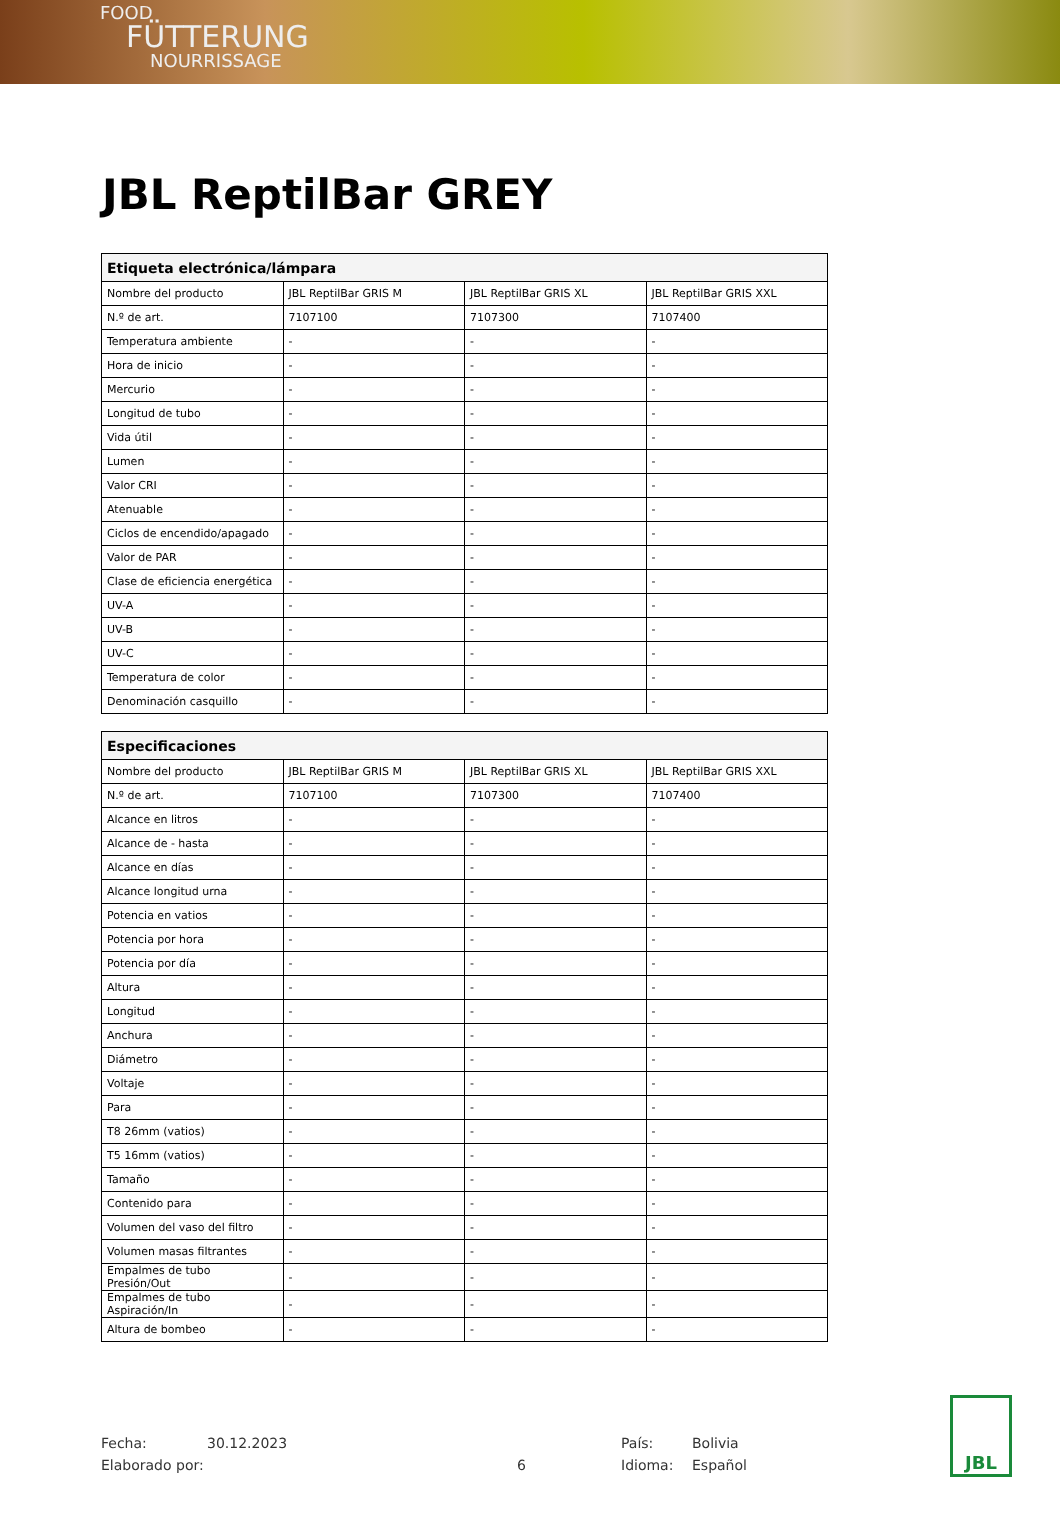FOOD
FÜTTERUNG
NOURRISSAGE
JBL ReptilBar GREY
| Etiqueta electrónica/lámpara | | | |
| --- | --- | --- | --- |
| Nombre del producto | JBL ReptilBar GRIS M | JBL ReptilBar GRIS XL | JBL ReptilBar GRIS XXL |
| N.º de art. | 7107100 | 7107300 | 7107400 |
| Temperatura ambiente | - | - | - |
| Hora de inicio | - | - | - |
| Mercurio | - | - | - |
| Longitud de tubo | - | - | - |
| Vida útil | - | - | - |
| Lumen | - | - | - |
| Valor CRI | - | - | - |
| Atenuable | - | - | - |
| Ciclos de encendido/apagado | - | - | - |
| Valor de PAR | - | - | - |
| Clase de eficiencia energética | - | - | - |
| UV-A | - | - | - |
| UV-B | - | - | - |
| UV-C | - | - | - |
| Temperatura de color | - | - | - |
| Denominación casquillo | - | - | - |
| Especificaciones | | | |
| --- | --- | --- | --- |
| Nombre del producto | JBL ReptilBar GRIS M | JBL ReptilBar GRIS XL | JBL ReptilBar GRIS XXL |
| N.º de art. | 7107100 | 7107300 | 7107400 |
| Alcance en litros | - | - | - |
| Alcance de - hasta | - | - | - |
| Alcance en días | - | - | - |
| Alcance longitud urna | - | - | - |
| Potencia en vatios | - | - | - |
| Potencia por hora | - | - | - |
| Potencia por día | - | - | - |
| Altura | - | - | - |
| Longitud | - | - | - |
| Anchura | - | - | - |
| Diámetro | - | - | - |
| Voltaje | - | - | - |
| Para | - | - | - |
| T8 26mm (vatios) | - | - | - |
| T5 16mm (vatios) | - | - | - |
| Tamaño | - | - | - |
| Contenido para | - | - | - |
| Volumen del vaso del filtro | - | - | - |
| Volumen masas filtrantes | - | - | - |
| Empalmes de tubo Presión/Out | - | - | - |
| Empalmes de tubo Aspiración/In | - | - | - |
| Altura de bombeo | - | - | - |
Fecha:
Elaborado por:
30.12.2023
6 País:
Idioma:
Bolivia
Español
JBL